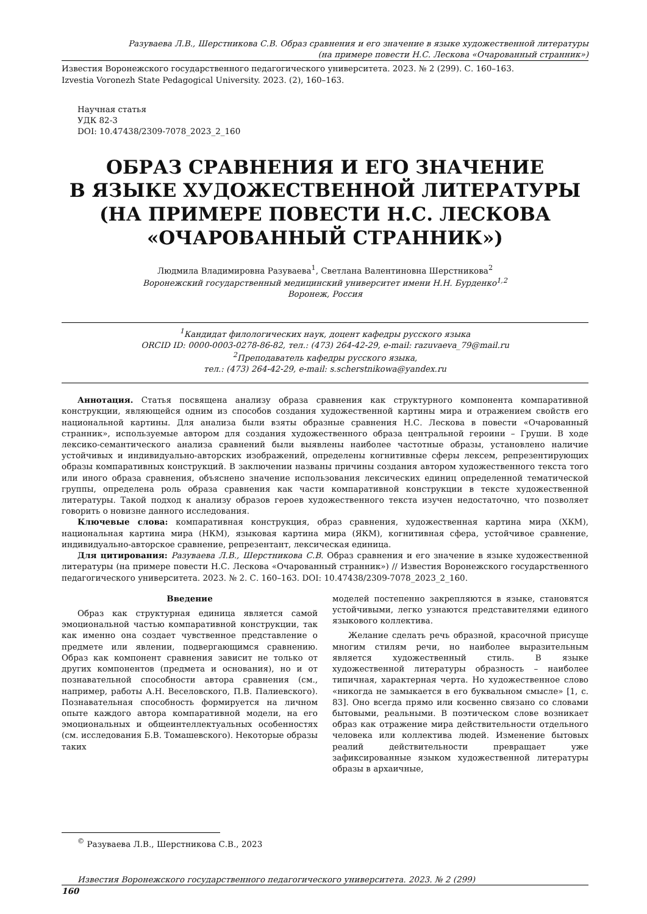Разуваева Л.В., Шерстникова С.В. Образ сравнения и его значение в языке художественной литературы
(на примере повести Н.С. Лескова «Очарованный странник»)
Известия Воронежского государственного педагогического университета. 2023. № 2 (299). С. 160–163.
Izvestia Voronezh State Pedagogical University. 2023. (2), 160–163.
Научная статья
УДК 82-3
DOI: 10.47438/2309-7078_2023_2_160
ОБРАЗ СРАВНЕНИЯ И ЕГО ЗНАЧЕНИЕ
В ЯЗЫКЕ ХУДОЖЕСТВЕННОЙ ЛИТЕРАТУРЫ
(НА ПРИМЕРЕ ПОВЕСТИ Н.С. ЛЕСКОВА
«ОЧАРОВАННЫЙ СТРАННИК»)
Людмила Владимировна Разуваева<sup>1</sup>, Светлана Валентиновна Шерстникова<sup>2</sup>
Воронежский государственный медицинский университет имени Н.Н. Бурденко<sup>1,2</sup>
Воронеж, Россия
<sup>1</sup> Кандидат филологических наук, доцент кафедры русского языка
ORCID ID: 0000-0003-0278-86-82, тел.: (473) 264-42-29, e-mail: razuvaeva_79@mail.ru
<sup>2</sup> Преподаватель кафедры русского языка,
тел.: (473) 264-42-29, e-mail: s.scherstnikowa@yandex.ru
Аннотация. Статья посвящена анализу образа сравнения как структурного компонента компаративной конструкции, являющейся одним из способов создания художественной картины мира и отражением свойств его национальной картины. Для анализа были взяты образные сравнения Н.С. Лескова в повести «Очарованный странник», используемые автором для создания художественного образа центральной героини – Груши. В ходе лексико-семантического анализа сравнений были выявлены наиболее частотные образы, установлено наличие устойчивых и индивидуально-авторских изображений, определены когнитивные сферы лексем, репрезентирующих образы компаративных конструкций. В заключении названы причины создания автором художественного текста того или иного образа сравнения, объяснено значение использования лексических единиц определенной тематической группы, определена роль образа сравнения как части компаративной конструкции в тексте художественной литературы. Такой подход к анализу образов героев художественного текста изучен недостаточно, что позволяет говорить о новизне данного исследования.
Ключевые слова: компаративная конструкция, образ сравнения, художественная картина мира (ХКМ), национальная картина мира (НКМ), языковая картина мира (ЯКМ), когнитивная сфера, устойчивое сравнение, индивидуально-авторское сравнение, репрезентант, лексическая единица.
Для цитирования: Разуваева Л.В., Шерстникова С.В. Образ сравнения и его значение в языке художественной литературы (на примере повести Н.С. Лескова «Очарованный странник») // Известия Воронежского государственного педагогического университета. 2023. № 2. С. 160–163. DOI: 10.47438/2309-7078_2023_2_160.
Введение
Образ как структурная единица является самой эмоциональной частью компаративной конструкции, так как именно она создает чувственное представление о предмете или явлении, подвергающимся сравнению. Образ как компонент сравнения зависит не только от других компонентов (предмета и основания), но и от познавательной способности автора сравнения (см., например, работы А.Н. Веселовского, П.В. Палиевского). Познавательная способность формируется на личном опыте каждого автора компаративной модели, на его эмоциональных и общеинтеллектуальных особенностях (см. исследования Б.В. Томашевского). Некоторые образы таких
моделей постепенно закрепляются в языке, становятся устойчивыми, легко узнаются представителями единого языкового коллектива.
Желание сделать речь образной, красочной присуще многим стилям речи, но наиболее выразительным является художественный стиль. В языке художественной литературы образность – наиболее типичная, характерная черта. Но художественное слово «никогда не замыкается в его буквальном смысле» [1, с. 83]. Оно всегда прямо или косвенно связано со словами бытовыми, реальными. В поэтическом слове возникает образ как отражение мира действительности отдельного человека или коллектива людей. Изменение бытовых реалий действительности превращает уже зафиксированные языком художественной литературы образы в архаичные,
<sup>©</sup> Разуваева Л.В., Шерстникова С.В., 2023
Известия Воронежского государственного педагогического университета. 2023. № 2 (299)
160